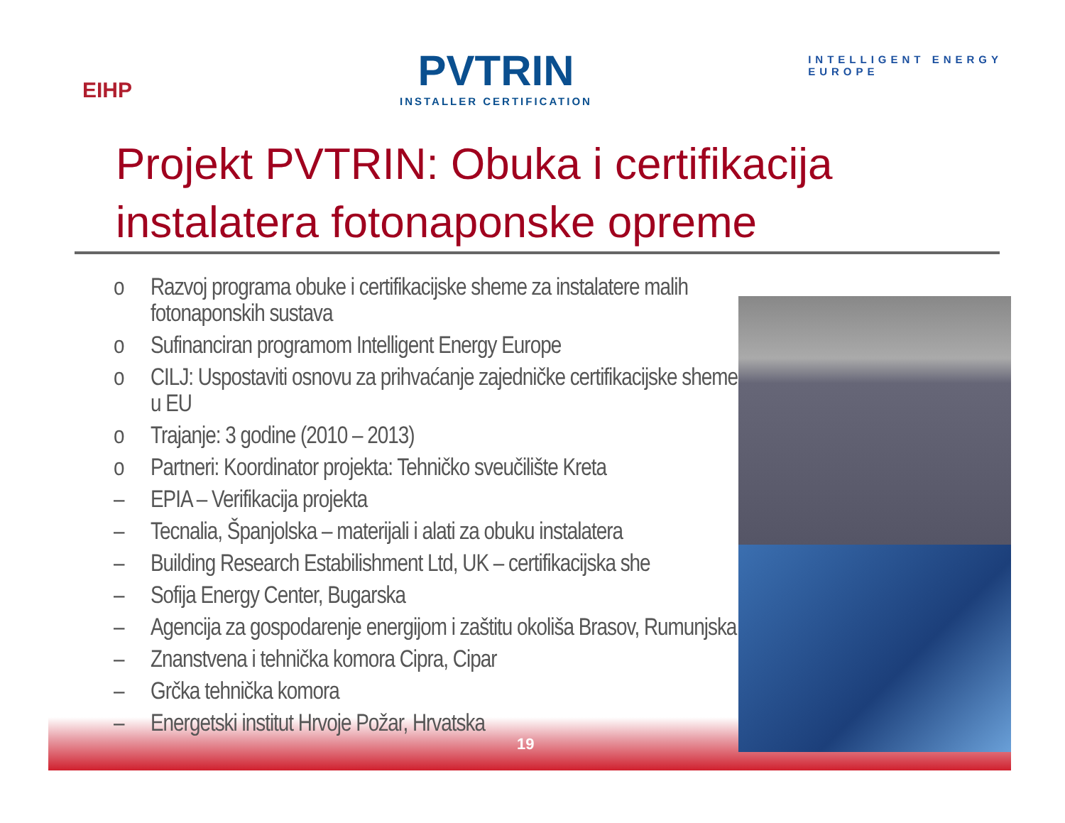EIHP
PVTRIN
INSTALLER CERTIFICATION
INTELLIGENT ENERGY
EUROPE
Projekt PVTRIN: Obuka i certifikacija instalatera fotonaponske opreme
o Razvoj programa obuke i certifikacijske sheme za instalatere malih fotonaponskih sustava
o Sufinanciran programom Intelligent Energy Europe
o CILJ: Uspostaviti osnovu za prihvaćanje zajedničke certifikacijske sheme u EU
o Trajanje: 3 godine (2010 – 2013)
o Partneri: Koordinator projekta: Tehničko sveučilište Kreta
– EPIA – Verifikacija projekta
– Tecnalia, Španjolska – materijali i alati za obuku instalatera
– Building Research Estabilishment Ltd, UK – certifikacijska she
– Sofija Energy Center, Bugarska
– Agencija za gospodarenje energijom i zaštitu okoliša Brasov, Rumunjska
– Znanstvena i tehnička komora Cipra, Cipar
– Grčka tehnička komora
– Energetski institut Hrvoje Požar, Hrvatska
19